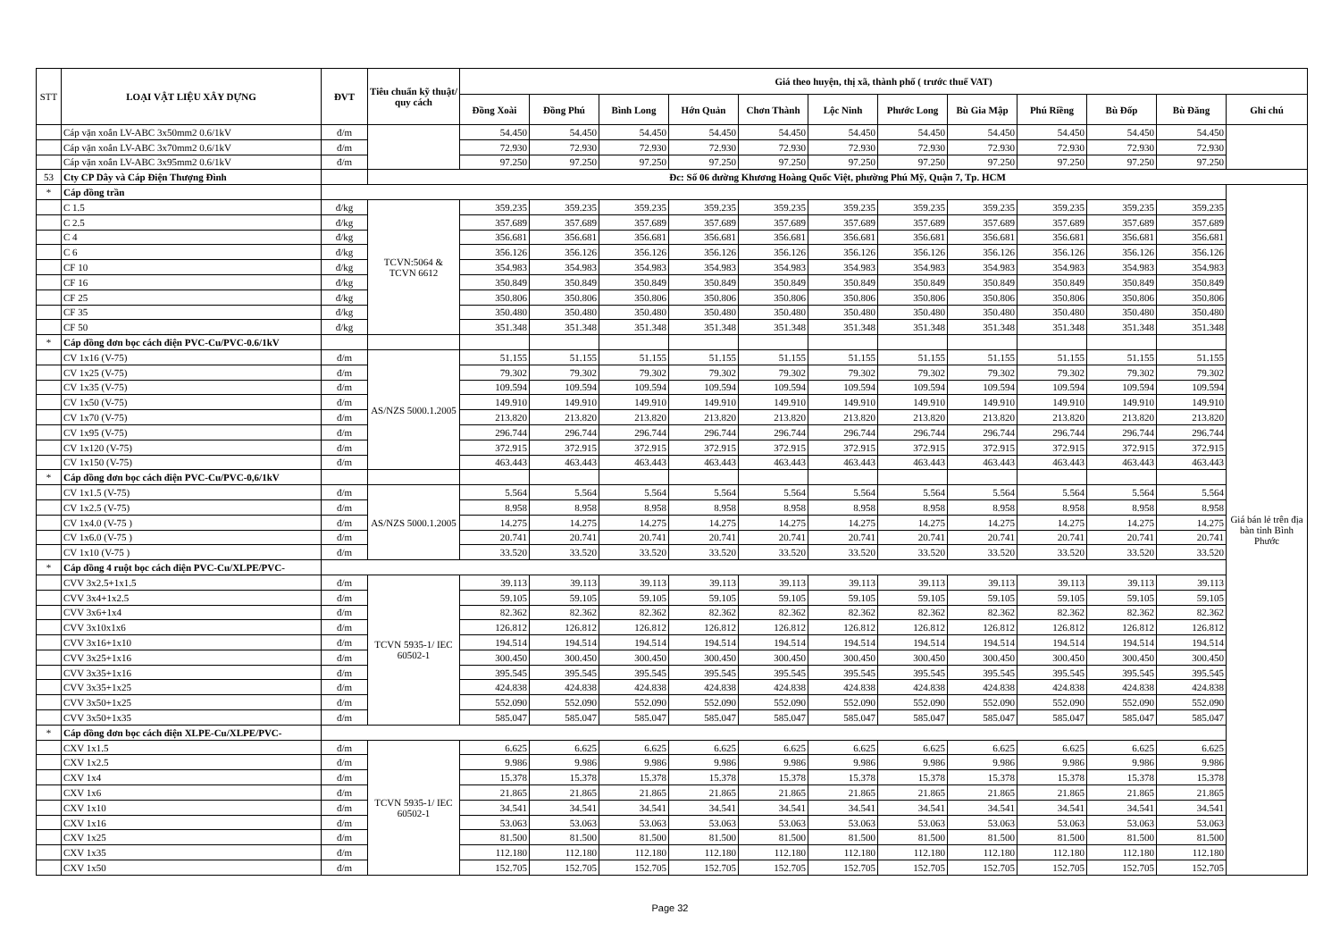| STT | LOẠI VẬT LIỆU XÂY DỰNG | ĐVT | Tiêu chuẩn kỹ thuật/ quy cách | Giá theo huyện, thị xã, thành phố ( trước thuế VAT) | | | | | | | | | | | |
| --- | --- | --- | --- | --- | --- | --- | --- | --- | --- | --- | --- | --- | --- | --- | --- |
| | | | | Đồng Xoài | Đồng Phú | Bình Long | Hớn Quản | Chơn Thành | Lộc Ninh | Phước Long | Bù Gia Mập | Phú Riềng | Bù Đốp | Bù Đăng | Ghi chú |
| | Cáp vặn xoắn LV-ABC 3x50mm2 0.6/1kV | đ/m | | 54.450 | 54.450 | 54.450 | 54.450 | 54.450 | 54.450 | 54.450 | 54.450 | 54.450 | 54.450 | 54.450 | |
| | Cáp vặn xoắn LV-ABC 3x70mm2 0.6/1kV | đ/m | | 72.930 | 72.930 | 72.930 | 72.930 | 72.930 | 72.930 | 72.930 | 72.930 | 72.930 | 72.930 | 72.930 | |
| | Cáp vặn xoắn LV-ABC 3x95mm2 0.6/1kV | đ/m | | 97.250 | 97.250 | 97.250 | 97.250 | 97.250 | 97.250 | 97.250 | 97.250 | 97.250 | 97.250 | 97.250 | |
| 53 | Cty CP Dây và Cáp Điện Thượng Đình | | Đc: Số 06 đường Khương Hoàng Quốc Việt, phường Phú Mỹ, Quận 7, Tp. HCM | | | | | | | | | | | | |
| * | Cáp đồng trần | | | | | | | | | | | | | | Giá bán lẻ trên địa bàn tỉnh Bình Phước |
| | C 1.5 | đ/kg | TCVN:5064 & TCVN 6612 | 359.235 | 359.235 | 359.235 | 359.235 | 359.235 | 359.235 | 359.235 | 359.235 | 359.235 | 359.235 | 359.235 | |
| | C 2.5 | đ/kg | | 357.689 | 357.689 | 357.689 | 357.689 | 357.689 | 357.689 | 357.689 | 357.689 | 357.689 | 357.689 | 357.689 | |
| | C 4 | đ/kg | | 356.681 | 356.681 | 356.681 | 356.681 | 356.681 | 356.681 | 356.681 | 356.681 | 356.681 | 356.681 | 356.681 | |
| | C 6 | đ/kg | | 356.126 | 356.126 | 356.126 | 356.126 | 356.126 | 356.126 | 356.126 | 356.126 | 356.126 | 356.126 | 356.126 | |
| | CF 10 | đ/kg | | 354.983 | 354.983 | 354.983 | 354.983 | 354.983 | 354.983 | 354.983 | 354.983 | 354.983 | 354.983 | 354.983 | |
| | CF 16 | đ/kg | | 350.849 | 350.849 | 350.849 | 350.849 | 350.849 | 350.849 | 350.849 | 350.849 | 350.849 | 350.849 | 350.849 | |
| | CF 25 | đ/kg | | 350.806 | 350.806 | 350.806 | 350.806 | 350.806 | 350.806 | 350.806 | 350.806 | 350.806 | 350.806 | 350.806 | |
| | CF 35 | đ/kg | | 350.480 | 350.480 | 350.480 | 350.480 | 350.480 | 350.480 | 350.480 | 350.480 | 350.480 | 350.480 | 350.480 | |
| | CF 50 | đ/kg | | 351.348 | 351.348 | 351.348 | 351.348 | 351.348 | 351.348 | 351.348 | 351.348 | 351.348 | 351.348 | 351.348 | |
| * | Cáp đồng đơn bọc cách điện PVC-Cu/PVC-0.6/1kV | | | | | | | | | | | | | | |
| | CV 1x16 (V-75) | đ/m | AS/NZS 5000.1.2005 | 51.155 | 51.155 | 51.155 | 51.155 | 51.155 | 51.155 | 51.155 | 51.155 | 51.155 | 51.155 | 51.155 | |
| | CV 1x25 (V-75) | đ/m | | 79.302 | 79.302 | 79.302 | 79.302 | 79.302 | 79.302 | 79.302 | 79.302 | 79.302 | 79.302 | 79.302 | |
| | CV 1x35 (V-75) | đ/m | | 109.594 | 109.594 | 109.594 | 109.594 | 109.594 | 109.594 | 109.594 | 109.594 | 109.594 | 109.594 | 109.594 | |
| | CV 1x50 (V-75) | đ/m | | 149.910 | 149.910 | 149.910 | 149.910 | 149.910 | 149.910 | 149.910 | 149.910 | 149.910 | 149.910 | 149.910 | |
| | CV 1x70 (V-75) | đ/m | | 213.820 | 213.820 | 213.820 | 213.820 | 213.820 | 213.820 | 213.820 | 213.820 | 213.820 | 213.820 | 213.820 | |
| | CV 1x95 (V-75) | đ/m | | 296.744 | 296.744 | 296.744 | 296.744 | 296.744 | 296.744 | 296.744 | 296.744 | 296.744 | 296.744 | 296.744 | |
| | CV 1x120 (V-75) | đ/m | | 372.915 | 372.915 | 372.915 | 372.915 | 372.915 | 372.915 | 372.915 | 372.915 | 372.915 | 372.915 | 372.915 | |
| | CV 1x150 (V-75) | đ/m | | 463.443 | 463.443 | 463.443 | 463.443 | 463.443 | 463.443 | 463.443 | 463.443 | 463.443 | 463.443 | 463.443 | |
| * | Cáp đồng đơn bọc cách điện PVC-Cu/PVC-0,6/1kV | | | | | | | | | | | | | | |
| | CV 1x1.5 (V-75) | đ/m | AS/NZS 5000.1.2005 | 5.564 | 5.564 | 5.564 | 5.564 | 5.564 | 5.564 | 5.564 | 5.564 | 5.564 | 5.564 | 5.564 | |
| | CV 1x2.5 (V-75) | đ/m | | 8.958 | 8.958 | 8.958 | 8.958 | 8.958 | 8.958 | 8.958 | 8.958 | 8.958 | 8.958 | 8.958 | |
| | CV 1x4.0 (V-75 ) | đ/m | | 14.275 | 14.275 | 14.275 | 14.275 | 14.275 | 14.275 | 14.275 | 14.275 | 14.275 | 14.275 | 14.275 | |
| | CV 1x6.0 (V-75 ) | đ/m | | 20.741 | 20.741 | 20.741 | 20.741 | 20.741 | 20.741 | 20.741 | 20.741 | 20.741 | 20.741 | 20.741 | |
| | CV 1x10 (V-75 ) | đ/m | | 33.520 | 33.520 | 33.520 | 33.520 | 33.520 | 33.520 | 33.520 | 33.520 | 33.520 | 33.520 | 33.520 | |
| * | Cáp đồng 4 ruột bọc cách điện PVC-Cu/XLPE/PVC- | | | | | | | | | | | | | | |
| | CVV 3x2.5+1x1.5 | đ/m | TCVN 5935-1/ IEC 60502-1 | 39.113 | 39.113 | 39.113 | 39.113 | 39.113 | 39.113 | 39.113 | 39.113 | 39.113 | 39.113 | 39.113 | |
| | CVV 3x4+1x2.5 | đ/m | | 59.105 | 59.105 | 59.105 | 59.105 | 59.105 | 59.105 | 59.105 | 59.105 | 59.105 | 59.105 | 59.105 | |
| | CVV 3x6+1x4 | đ/m | | 82.362 | 82.362 | 82.362 | 82.362 | 82.362 | 82.362 | 82.362 | 82.362 | 82.362 | 82.362 | 82.362 | |
| | CVV 3x10x1x6 | đ/m | | 126.812 | 126.812 | 126.812 | 126.812 | 126.812 | 126.812 | 126.812 | 126.812 | 126.812 | 126.812 | 126.812 | |
| | CVV 3x16+1x10 | đ/m | | 194.514 | 194.514 | 194.514 | 194.514 | 194.514 | 194.514 | 194.514 | 194.514 | 194.514 | 194.514 | 194.514 | |
| | CVV 3x25+1x16 | đ/m | | 300.450 | 300.450 | 300.450 | 300.450 | 300.450 | 300.450 | 300.450 | 300.450 | 300.450 | 300.450 | 300.450 | |
| | CVV 3x35+1x16 | đ/m | | 395.545 | 395.545 | 395.545 | 395.545 | 395.545 | 395.545 | 395.545 | 395.545 | 395.545 | 395.545 | 395.545 | |
| | CVV 3x35+1x25 | đ/m | | 424.838 | 424.838 | 424.838 | 424.838 | 424.838 | 424.838 | 424.838 | 424.838 | 424.838 | 424.838 | 424.838 | |
| | CVV 3x50+1x25 | đ/m | | 552.090 | 552.090 | 552.090 | 552.090 | 552.090 | 552.090 | 552.090 | 552.090 | 552.090 | 552.090 | 552.090 | |
| | CVV 3x50+1x35 | đ/m | | 585.047 | 585.047 | 585.047 | 585.047 | 585.047 | 585.047 | 585.047 | 585.047 | 585.047 | 585.047 | 585.047 | |
| * | Cáp đồng đơn bọc cách điện XLPE-Cu/XLPE/PVC- | | | | | | | | | | | | | | |
| | CXV 1x1.5 | đ/m | TCVN 5935-1/ IEC 60502-1 | 6.625 | 6.625 | 6.625 | 6.625 | 6.625 | 6.625 | 6.625 | 6.625 | 6.625 | 6.625 | 6.625 | |
| | CXV 1x2.5 | đ/m | | 9.986 | 9.986 | 9.986 | 9.986 | 9.986 | 9.986 | 9.986 | 9.986 | 9.986 | 9.986 | 9.986 | |
| | CXV 1x4 | đ/m | | 15.378 | 15.378 | 15.378 | 15.378 | 15.378 | 15.378 | 15.378 | 15.378 | 15.378 | 15.378 | 15.378 | |
| | CXV 1x6 | đ/m | | 21.865 | 21.865 | 21.865 | 21.865 | 21.865 | 21.865 | 21.865 | 21.865 | 21.865 | 21.865 | 21.865 | |
| | CXV 1x10 | đ/m | | 34.541 | 34.541 | 34.541 | 34.541 | 34.541 | 34.541 | 34.541 | 34.541 | 34.541 | 34.541 | 34.541 | |
| | CXV 1x16 | đ/m | | 53.063 | 53.063 | 53.063 | 53.063 | 53.063 | 53.063 | 53.063 | 53.063 | 53.063 | 53.063 | 53.063 | |
| | CXV 1x25 | đ/m | | 81.500 | 81.500 | 81.500 | 81.500 | 81.500 | 81.500 | 81.500 | 81.500 | 81.500 | 81.500 | 81.500 | |
| | CXV 1x35 | đ/m | | 112.180 | 112.180 | 112.180 | 112.180 | 112.180 | 112.180 | 112.180 | 112.180 | 112.180 | 112.180 | 112.180 | |
| | CXV 1x50 | đ/m | | 152.705 | 152.705 | 152.705 | 152.705 | 152.705 | 152.705 | 152.705 | 152.705 | 152.705 | 152.705 | 152.705 | |
Page 32